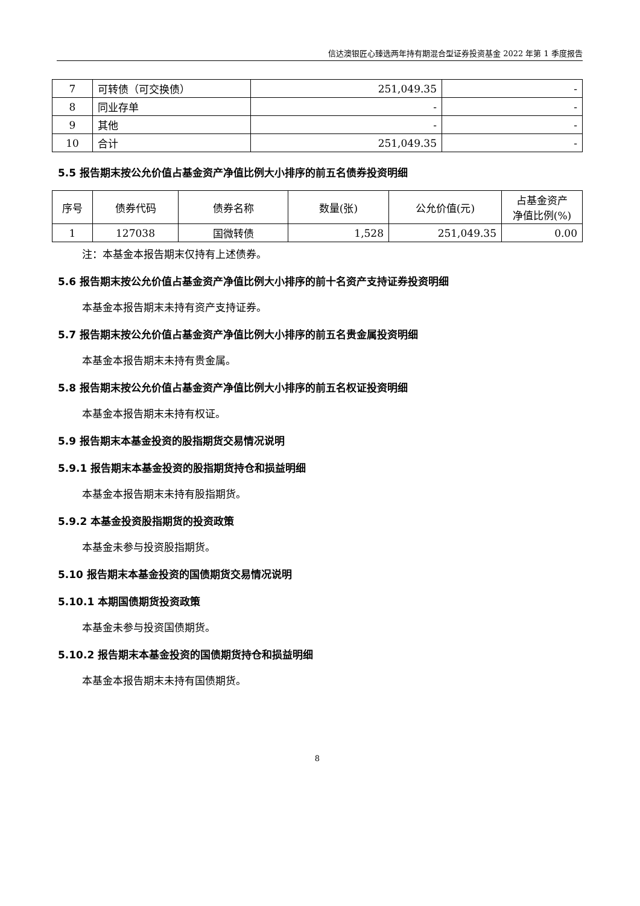信达澳银匠心臻选两年持有期混合型证券投资基金 2022 年第 1 季度报告
| 7 | 可转债（可交换债） | 251,049.35 | - |
| 8 | 同业存单 | - | - |
| 9 | 其他 | - | - |
| 10 | 合计 | 251,049.35 | - |
5.5 报告期末按公允价值占基金资产净值比例大小排序的前五名债券投资明细
| 序号 | 债券代码 | 债券名称 | 数量(张) | 公允价值(元) | 占基金资产 净值比例(%) |
| --- | --- | --- | --- | --- | --- |
| 1 | 127038 | 国微转债 | 1,528 | 251,049.35 | 0.00 |
注：本基金本报告期末仅持有上述债券。
5.6 报告期末按公允价值占基金资产净值比例大小排序的前十名资产支持证券投资明细
本基金本报告期末未持有资产支持证券。
5.7 报告期末按公允价值占基金资产净值比例大小排序的前五名贵金属投资明细
本基金本报告期末未持有贵金属。
5.8 报告期末按公允价值占基金资产净值比例大小排序的前五名权证投资明细
本基金本报告期末未持有权证。
5.9 报告期末本基金投资的股指期货交易情况说明
5.9.1 报告期末本基金投资的股指期货持仓和损益明细
本基金本报告期末未持有股指期货。
5.9.2 本基金投资股指期货的投资政策
本基金未参与投资股指期货。
5.10 报告期末本基金投资的国债期货交易情况说明
5.10.1 本期国债期货投资政策
本基金未参与投资国债期货。
5.10.2 报告期末本基金投资的国债期货持仓和损益明细
本基金本报告期末未持有国债期货。
8